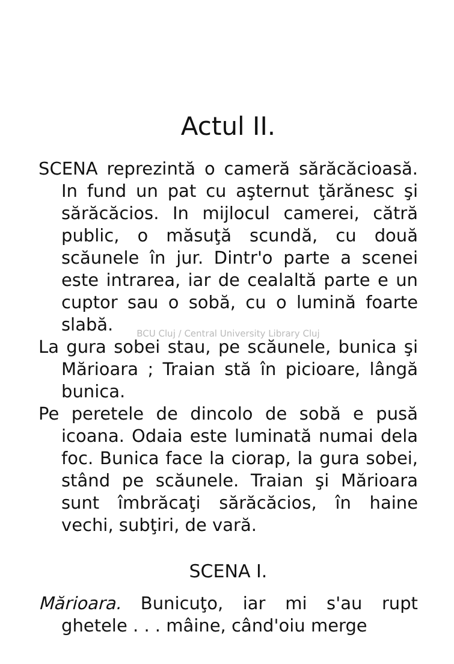Actul II.
SCENA reprezintă o cameră sărăcăcioasă. In fund un pat cu aşternut ţărănesc şi sărăcăcios. In mijlocul camerei, că­tră public, o măsuţă scundă, cu două scăunele în jur. Dintr'o parte a scenei este intrarea, iar de cealaltă parte e un cuptor sau o sobă, cu o lumină foarte slabă.
BCU Cluj / Central University Library Cluj
La gura sobei stau, pe scăunele, bunica şi Mărioara ; Traian stă în picioare, lângă bunica.
Pe peretele de dincolo de sobă e pusă icoana. Odaia este luminată numai dela foc. Bunica face la ciorap, la gura sobei, stând pe scăunele. Traian şi Mărioara sunt îmbrăcaţi sărăcăcios, în haine vechi, subţiri, de vară.
SCENA I.
Mărioara. Bunicuţo, iar mi s'au rupt ghetele . . . mâine, când'oiu merge